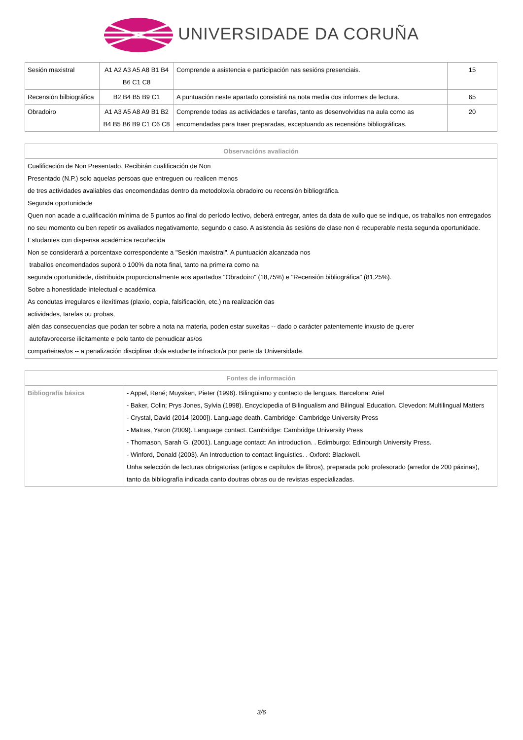UNIVERSIDADE DA CORUÑA
| Sesión maxistral | A1 A2 A3 A5 A8 B1 B4 B6 C1 C8 | Comprende a asistencia e participación nas sesións presenciais. | 15 |
| Recensión bilbiográfica | B2 B4 B5 B9 C1 | A puntuación neste apartado consistirá na nota media dos informes de lectura. | 65 |
| Obradoiro | A1 A3 A5 A8 A9 B1 B2 B4 B5 B6 B9 C1 C6 C8 | Comprende todas as actividades e tarefas, tanto as desenvolvidas na aula como as encomendadas para traer preparadas, exceptuando as recensións bibliográficas. | 20 |
| Observacións avaliación |
| --- |
| Cualificación de Non Presentado. Recibirán cualificación de Non Presentado (N.P.) solo aquelas persoas que entreguen ou realicen menos de tres actividades avaliables das encomendadas dentro da metodoloxía obradoiro ou recensión bibliográfica. Segunda oportunidade Quen non acade a cualificación mínima de 5 puntos ao final do período lectivo, deberá entregar, antes da data de xullo que se indique, os traballos non entregados no seu momento ou ben repetir os avaliados negativamente, segundo o caso. A asistencia ás sesións de clase non é recuperable nesta segunda oportunidade. Estudantes con dispensa académica recoñecida Non se considerará a porcentaxe correspondente a "Sesión maxistral". A puntuación alcanzada nos traballos encomendados suporá o 100% da nota final, tanto na primeira como na segunda oportunidade, distribuida proporcionalmente aos apartados "Obradoiro" (18,75%) e "Recensión bibliográfica" (81,25%). Sobre a honestidade intelectual e académica As condutas irregulares e ilexítimas (plaxio, copia, falsificación, etc.) na realización das actividades, tarefas ou probas, alén das consecuencias que podan ter sobre a nota na materia, poden estar suxeitas -- dado o carácter patentemente inxusto de querer autofavorecerse ilicitamente e polo tanto de perxudicar as/os compañeiras/os -- a penalización disciplinar do/a estudante infractor/a por parte da Universidade. |
| Fontes de información | |
| --- | --- |
| Bibliografía básica | - Appel, René; Muysken, Pieter (1996). Bilingüismo y contacto de lenguas. Barcelona: Ariel - Baker, Colin; Prys Jones, Sylvia (1998). Encyclopedia of Bilingualism and Bilingual Education. Clevedon: Multilingual Matters - Crystal, David (2014 [2000]). Language death. Cambridge: Cambridge University Press - Matras, Yaron (2009). Language contact. Cambridge: Cambridge University Press - Thomason, Sarah G. (2001). Language contact: An introduction. . Edimburgo: Edinburgh University Press. - Winford, Donald (2003). An Introduction to contact linguistics. . Oxford: Blackwell. Unha selección de lecturas obrigatorias (artigos e capítulos de libros), preparada polo profesorado (arredor de 200 páxinas), tanto da bibliografía indicada canto doutras obras ou de revistas especializadas. |
3/6